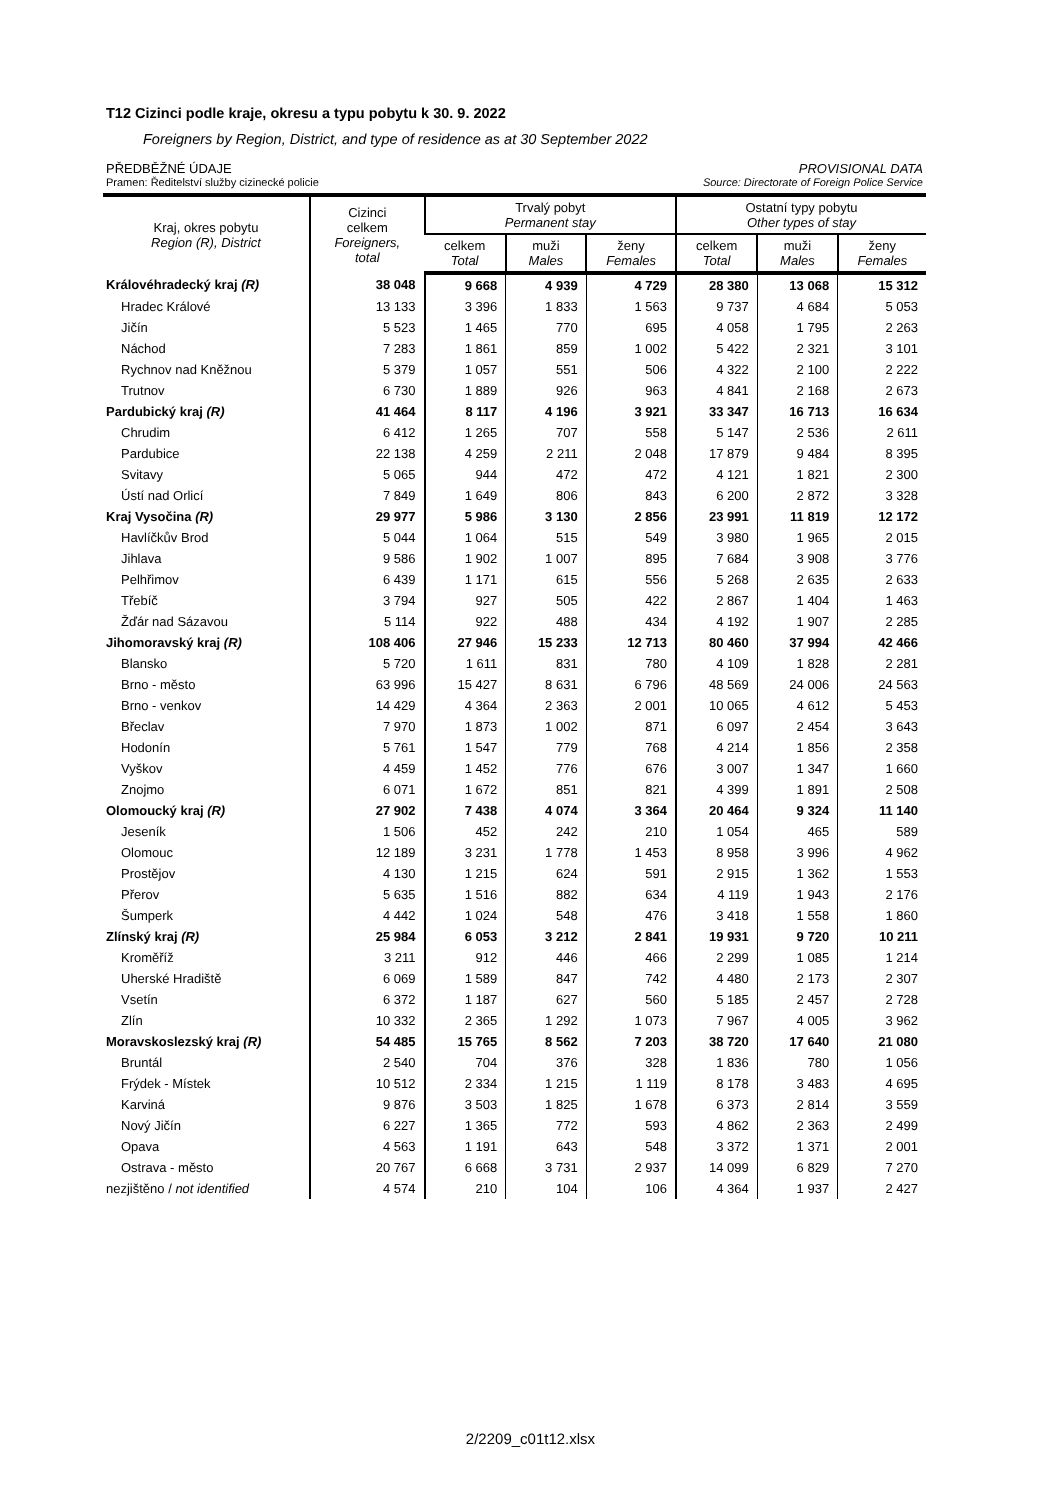T12 Cizinci podle kraje, okresu a typu pobytu k 30. 9. 2022
Foreigners by Region, District, and type of residence as at 30 September 2022
PŘEDBĚŽNÉ ÚDAJE PROVISIONAL DATA
Pramen: Ředitelství služby cizinecké policie Source: Directorate of Foreign Police Service
| Kraj, okres pobytu Region (R), District | Cizinci celkem Foreigners, total | Trvalý pobyt Permanent stay | | | Ostatní typy pobytu Other types of stay | | |
| --- | --- | --- | --- | --- | --- | --- | --- |
| | | celkem Total | muži Males | ženy Females | celkem Total | muži Males | ženy Females |
| Královéhradecký kraj (R) | 38 048 | 9 668 | 4 939 | 4 729 | 28 380 | 13 068 | 15 312 |
| Hradec Králové | 13 133 | 3 396 | 1 833 | 1 563 | 9 737 | 4 684 | 5 053 |
| Jičín | 5 523 | 1 465 | 770 | 695 | 4 058 | 1 795 | 2 263 |
| Náchod | 7 283 | 1 861 | 859 | 1 002 | 5 422 | 2 321 | 3 101 |
| Rychnov nad Kněžnou | 5 379 | 1 057 | 551 | 506 | 4 322 | 2 100 | 2 222 |
| Trutnov | 6 730 | 1 889 | 926 | 963 | 4 841 | 2 168 | 2 673 |
| Pardubický kraj (R) | 41 464 | 8 117 | 4 196 | 3 921 | 33 347 | 16 713 | 16 634 |
| Chrudim | 6 412 | 1 265 | 707 | 558 | 5 147 | 2 536 | 2 611 |
| Pardubice | 22 138 | 4 259 | 2 211 | 2 048 | 17 879 | 9 484 | 8 395 |
| Svitavy | 5 065 | 944 | 472 | 472 | 4 121 | 1 821 | 2 300 |
| Ústí nad Orlicí | 7 849 | 1 649 | 806 | 843 | 6 200 | 2 872 | 3 328 |
| Kraj Vysočina (R) | 29 977 | 5 986 | 3 130 | 2 856 | 23 991 | 11 819 | 12 172 |
| Havlíčkův Brod | 5 044 | 1 064 | 515 | 549 | 3 980 | 1 965 | 2 015 |
| Jihlava | 9 586 | 1 902 | 1 007 | 895 | 7 684 | 3 908 | 3 776 |
| Pelhřimov | 6 439 | 1 171 | 615 | 556 | 5 268 | 2 635 | 2 633 |
| Třebíč | 3 794 | 927 | 505 | 422 | 2 867 | 1 404 | 1 463 |
| Žďár nad Sázavou | 5 114 | 922 | 488 | 434 | 4 192 | 1 907 | 2 285 |
| Jihomoravský kraj (R) | 108 406 | 27 946 | 15 233 | 12 713 | 80 460 | 37 994 | 42 466 |
| Blansko | 5 720 | 1 611 | 831 | 780 | 4 109 | 1 828 | 2 281 |
| Brno - město | 63 996 | 15 427 | 8 631 | 6 796 | 48 569 | 24 006 | 24 563 |
| Brno - venkov | 14 429 | 4 364 | 2 363 | 2 001 | 10 065 | 4 612 | 5 453 |
| Břeclav | 7 970 | 1 873 | 1 002 | 871 | 6 097 | 2 454 | 3 643 |
| Hodonín | 5 761 | 1 547 | 779 | 768 | 4 214 | 1 856 | 2 358 |
| Vyškov | 4 459 | 1 452 | 776 | 676 | 3 007 | 1 347 | 1 660 |
| Znojmo | 6 071 | 1 672 | 851 | 821 | 4 399 | 1 891 | 2 508 |
| Olomoucký kraj (R) | 27 902 | 7 438 | 4 074 | 3 364 | 20 464 | 9 324 | 11 140 |
| Jeseník | 1 506 | 452 | 242 | 210 | 1 054 | 465 | 589 |
| Olomouc | 12 189 | 3 231 | 1 778 | 1 453 | 8 958 | 3 996 | 4 962 |
| Prostějov | 4 130 | 1 215 | 624 | 591 | 2 915 | 1 362 | 1 553 |
| Přerov | 5 635 | 1 516 | 882 | 634 | 4 119 | 1 943 | 2 176 |
| Šumperk | 4 442 | 1 024 | 548 | 476 | 3 418 | 1 558 | 1 860 |
| Zlínský kraj (R) | 25 984 | 6 053 | 3 212 | 2 841 | 19 931 | 9 720 | 10 211 |
| Kroměříž | 3 211 | 912 | 446 | 466 | 2 299 | 1 085 | 1 214 |
| Uherské Hradiště | 6 069 | 1 589 | 847 | 742 | 4 480 | 2 173 | 2 307 |
| Vsetín | 6 372 | 1 187 | 627 | 560 | 5 185 | 2 457 | 2 728 |
| Zlín | 10 332 | 2 365 | 1 292 | 1 073 | 7 967 | 4 005 | 3 962 |
| Moravskoslezský kraj (R) | 54 485 | 15 765 | 8 562 | 7 203 | 38 720 | 17 640 | 21 080 |
| Bruntál | 2 540 | 704 | 376 | 328 | 1 836 | 780 | 1 056 |
| Frýdek - Místek | 10 512 | 2 334 | 1 215 | 1 119 | 8 178 | 3 483 | 4 695 |
| Karviná | 9 876 | 3 503 | 1 825 | 1 678 | 6 373 | 2 814 | 3 559 |
| Nový Jičín | 6 227 | 1 365 | 772 | 593 | 4 862 | 2 363 | 2 499 |
| Opava | 4 563 | 1 191 | 643 | 548 | 3 372 | 1 371 | 2 001 |
| Ostrava - město | 20 767 | 6 668 | 3 731 | 2 937 | 14 099 | 6 829 | 7 270 |
| nezjištěno / not identified | 4 574 | 210 | 104 | 106 | 4 364 | 1 937 | 2 427 |
2/2209_c01t12.xlsx